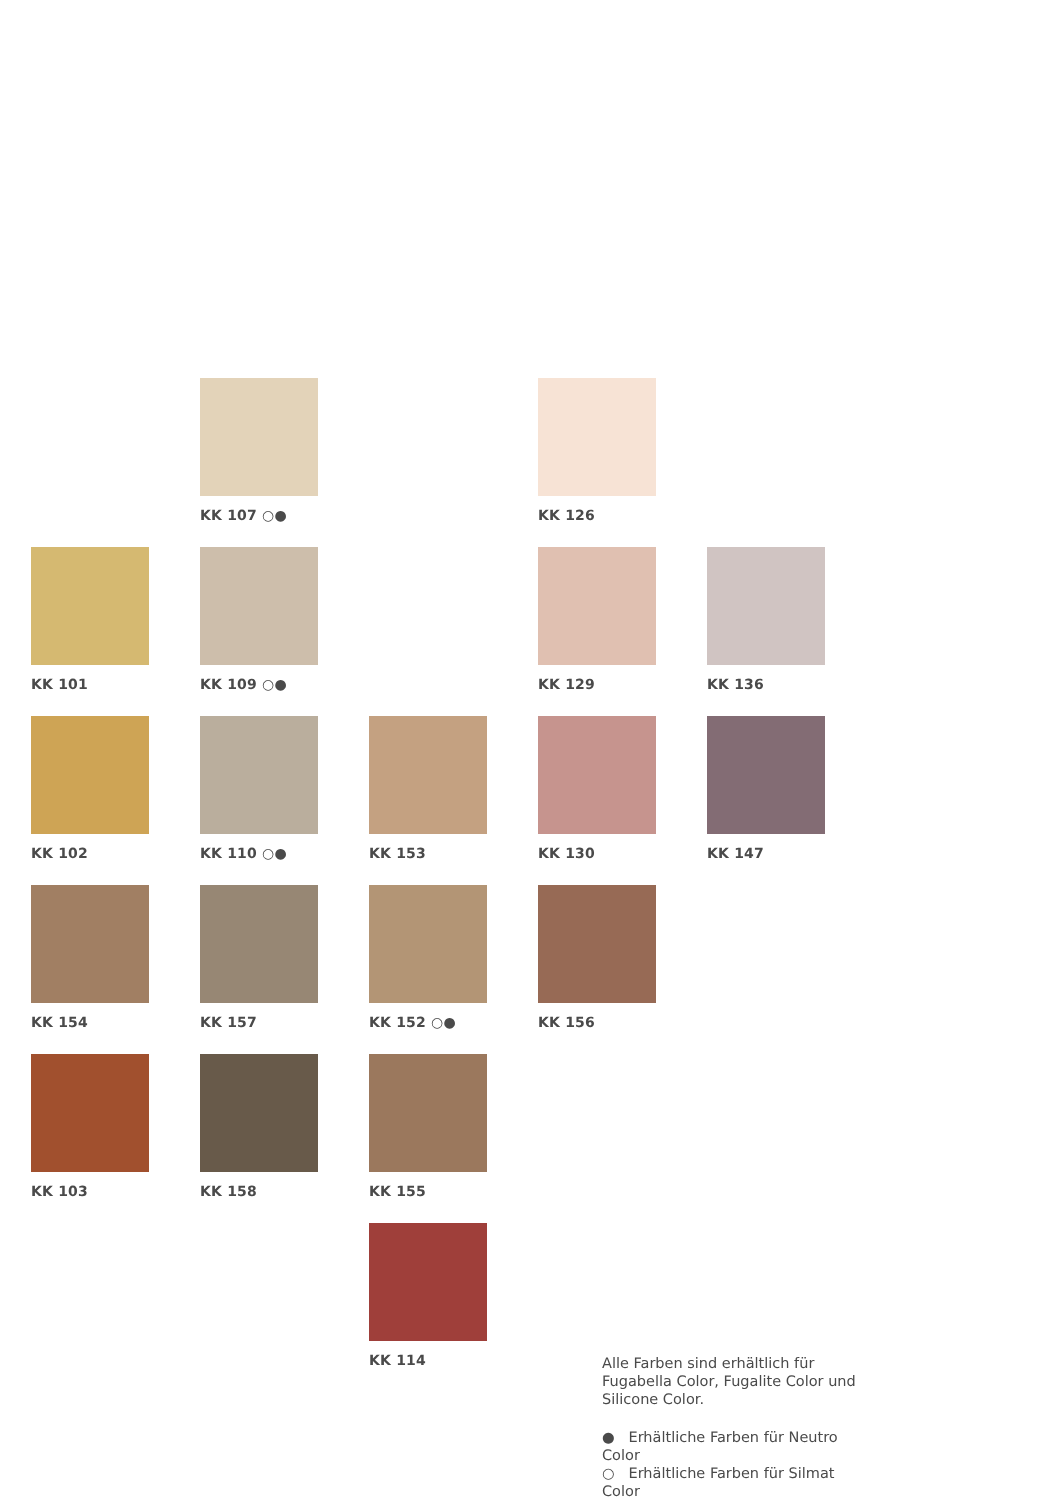KK 107 ○●
KK 126
KK 101
KK 109 ○●
KK 129
KK 136
KK 102
KK 110 ○●
KK 153
KK 130
KK 147
KK 154
KK 157
KK 152 ○●
KK 156
KK 103
KK 158
KK 155
KK 114
Alle Farben sind erhältlich für Fugabella Color, Fugalite Color und Silicone Color.
● Erhältliche Farben für Neutro Color
○ Erhältliche Farben für Silmat Color